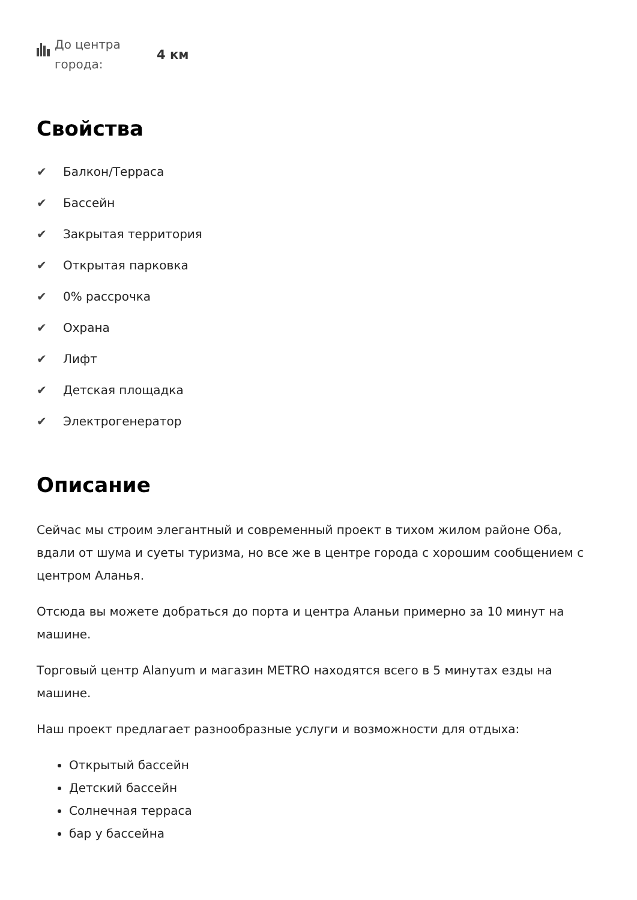До центра
города:
4 км
Свойства
✔ Балкон/Терраса
✔ Бассейн
✔ Закрытая территория
✔ Открытая парковка
✔ 0% рассрочка
✔ Охрана
✔ Лифт
✔ Детская площадка
✔ Электрогенератор
Описание
Сейчас мы строим элегантный и современный проект в тихом жилом районе Оба, вдали от шума и суеты туризма, но все же в центре города с хорошим сообщением с центром Аланья.
Отсюда вы можете добраться до порта и центра Аланьи примерно за 10 минут на машине.
Торговый центр Alanyum и магазин METRO находятся всего в 5 минутах езды на машине.
Наш проект предлагает разнообразные услуги и возможности для отдыха:
Открытый бассейн
Детский бассейн
Солнечная терраса
бар у бассейна